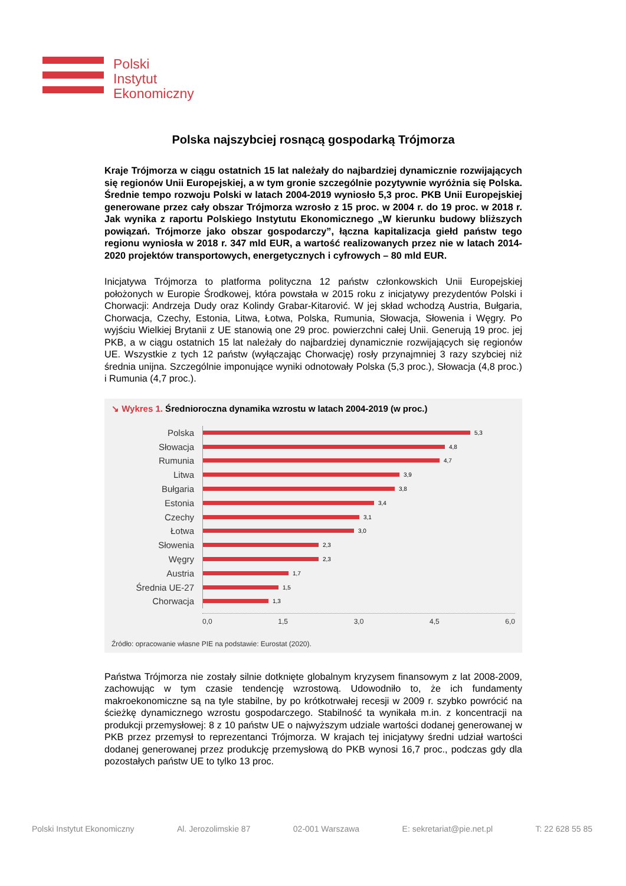Polski
Instytut
Ekonomiczny
Polska najszybciej rosnącą gospodarką Trójmorza
Kraje Trójmorza w ciągu ostatnich 15 lat należały do najbardziej dynamicznie rozwijających się regionów Unii Europejskiej, a w tym gronie szczególnie pozytywnie wyróżnia się Polska. Średnie tempo rozwoju Polski w latach 2004-2019 wyniosło 5,3 proc. PKB Unii Europejskiej generowane przez cały obszar Trójmorza wzrosło z 15 proc. w 2004 r. do 19 proc. w 2018 r. Jak wynika z raportu Polskiego Instytutu Ekonomicznego „W kierunku budowy bliższych powiązań. Trójmorze jako obszar gospodarczy”, łączna kapitalizacja giełd państw tego regionu wyniosła w 2018 r. 347 mld EUR, a wartość realizowanych przez nie w latach 2014-2020 projektów transportowych, energetycznych i cyfrowych – 80 mld EUR.
Inicjatywa Trójmorza to platforma polityczna 12 państw członkowskich Unii Europejskiej położonych w Europie Środkowej, która powstała w 2015 roku z inicjatywy prezydentów Polski i Chorwacji: Andrzeja Dudy oraz Kolindy Grabar-Kitarović. W jej skład wchodzą Austria, Bułgaria, Chorwacja, Czechy, Estonia, Litwa, Łotwa, Polska, Rumunia, Słowacja, Słowenia i Węgry. Po wyjściu Wielkiej Brytanii z UE stanowią one 29 proc. powierzchni całej Unii. Generują 19 proc. jej PKB, a w ciągu ostatnich 15 lat należały do najbardziej dynamicznie rozwijających się regionów UE. Wszystkie z tych 12 państw (wyłączając Chorwację) rosły przynajmniej 3 razy szybciej niż średnia unijna. Szczególnie imponujące wyniki odnotowały Polska (5,3 proc.), Słowacja (4,8 proc.) i Rumunia (4,7 proc.).
↘ Wykres 1. Średnioroczna dynamika wzrostu w latach 2004-2019 (w proc.)
Polska
5,3
Słowacja
4,8
Rumunia
4,7
Litwa
3,9
Bułgaria
3,8
Estonia
3,4
Czechy
3,1
Łotwa
3,0
Słowenia
2,3
Węgry
2,3
Austria
1,7
Średnia UE-27
1,5
Chorwacja
1,3
0,0 1,5 3,0 4,5 6,0
Źródło: opracowanie własne PIE na podstawie: Eurostat (2020).
Państwa Trójmorza nie zostały silnie dotknięte globalnym kryzysem finansowym z lat 2008-2009, zachowując w tym czasie tendencję wzrostową. Udowodniło to, że ich fundamenty makroekonomiczne są na tyle stabilne, by po krótkotrwałej recesji w 2009 r. szybko powrócić na ścieżkę dynamicznego wzrostu gospodarczego. Stabilność ta wynikała m.in. z koncentracji na produkcji przemysłowej: 8 z 10 państw UE o najwyższym udziale wartości dodanej generowanej w PKB przez przemysł to reprezentanci Trójmorza. W krajach tej inicjatywy średni udział wartości dodanej generowanej przez produkcję przemysłową do PKB wynosi 16,7 proc., podczas gdy dla pozostałych państw UE to tylko 13 proc.
Polski Instytut Ekonomiczny Al. Jerozolimskie 87 02-001 Warszawa E: sekretariat@pie.net.pl T: 22 628 55 85